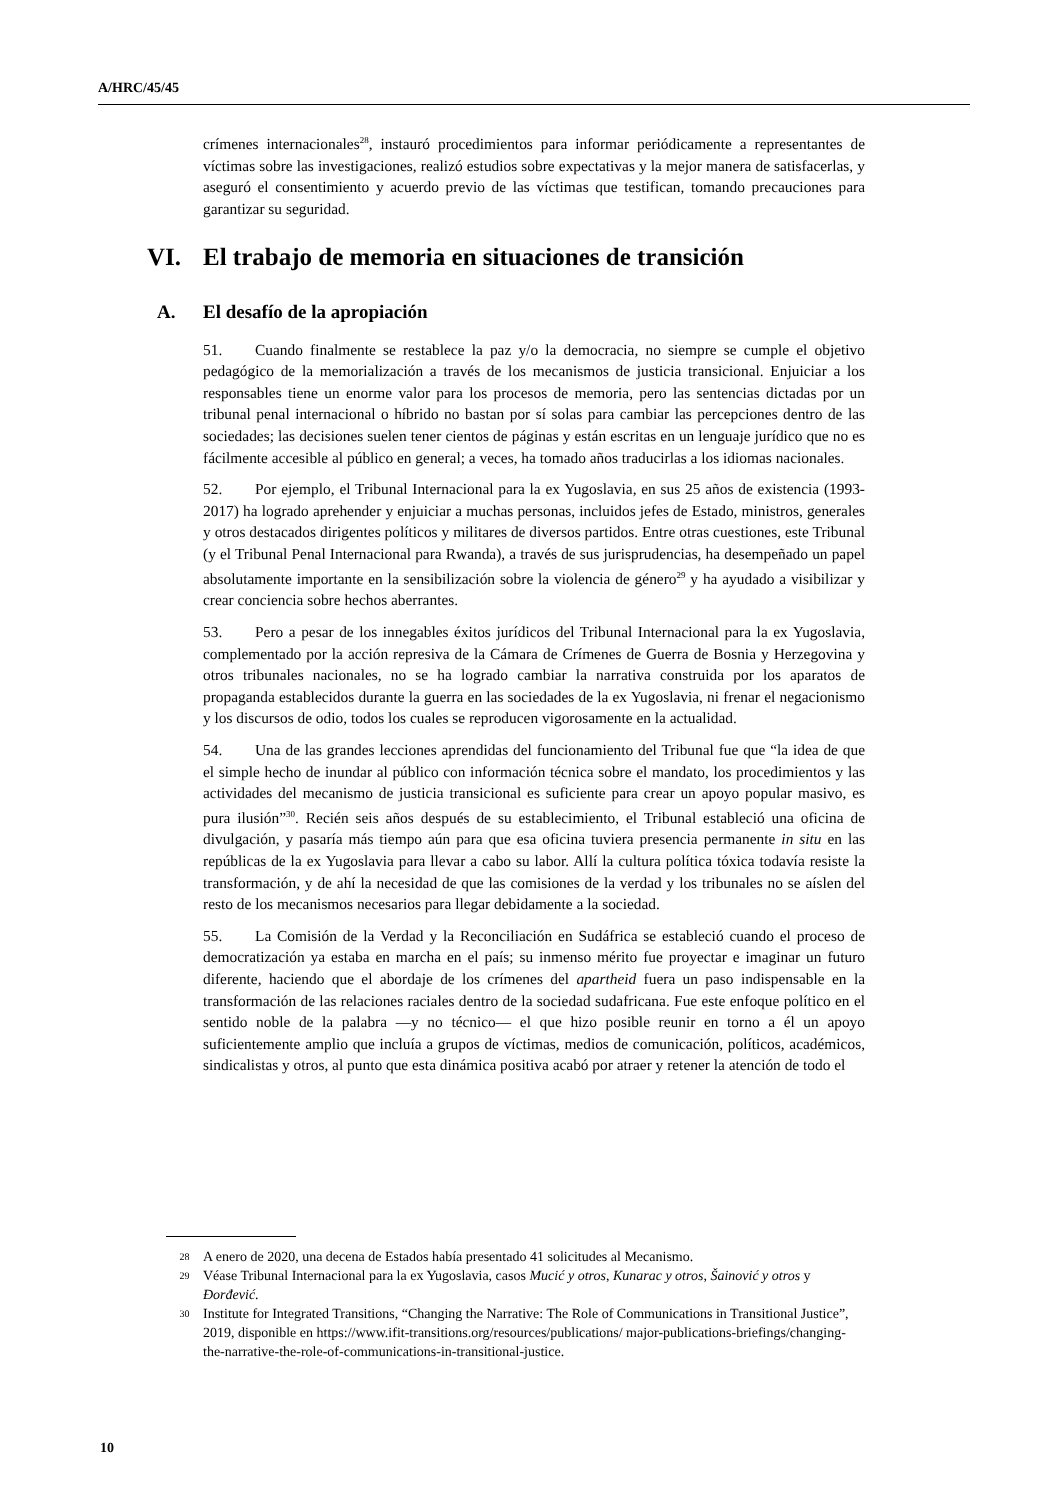A/HRC/45/45
crímenes internacionales<sup>28</sup>, instauró procedimientos para informar periódicamente a representantes de víctimas sobre las investigaciones, realizó estudios sobre expectativas y la mejor manera de satisfacerlas, y aseguró el consentimiento y acuerdo previo de las víctimas que testifican, tomando precauciones para garantizar su seguridad.
VI. El trabajo de memoria en situaciones de transición
A. El desafío de la apropiación
51. Cuando finalmente se restablece la paz y/o la democracia, no siempre se cumple el objetivo pedagógico de la memorialización a través de los mecanismos de justicia transicional. Enjuiciar a los responsables tiene un enorme valor para los procesos de memoria, pero las sentencias dictadas por un tribunal penal internacional o híbrido no bastan por sí solas para cambiar las percepciones dentro de las sociedades; las decisiones suelen tener cientos de páginas y están escritas en un lenguaje jurídico que no es fácilmente accesible al público en general; a veces, ha tomado años traducirlas a los idiomas nacionales.
52. Por ejemplo, el Tribunal Internacional para la ex Yugoslavia, en sus 25 años de existencia (1993-2017) ha logrado aprehender y enjuiciar a muchas personas, incluidos jefes de Estado, ministros, generales y otros destacados dirigentes políticos y militares de diversos partidos. Entre otras cuestiones, este Tribunal (y el Tribunal Penal Internacional para Rwanda), a través de sus jurisprudencias, ha desempeñado un papel absolutamente importante en la sensibilización sobre la violencia de género<sup>29</sup> y ha ayudado a visibilizar y crear conciencia sobre hechos aberrantes.
53. Pero a pesar de los innegables éxitos jurídicos del Tribunal Internacional para la ex Yugoslavia, complementado por la acción represiva de la Cámara de Crímenes de Guerra de Bosnia y Herzegovina y otros tribunales nacionales, no se ha logrado cambiar la narrativa construida por los aparatos de propaganda establecidos durante la guerra en las sociedades de la ex Yugoslavia, ni frenar el negacionismo y los discursos de odio, todos los cuales se reproducen vigorosamente en la actualidad.
54. Una de las grandes lecciones aprendidas del funcionamiento del Tribunal fue que “la idea de que el simple hecho de inundar al público con información técnica sobre el mandato, los procedimientos y las actividades del mecanismo de justicia transicional es suficiente para crear un apoyo popular masivo, es pura ilusión”<sup>30</sup>. Recién seis años después de su establecimiento, el Tribunal estableció una oficina de divulgación, y pasaría más tiempo aún para que esa oficina tuviera presencia permanente in situ en las repúblicas de la ex Yugoslavia para llevar a cabo su labor. Allí la cultura política tóxica todavía resiste la transformación, y de ahí la necesidad de que las comisiones de la verdad y los tribunales no se aíslen del resto de los mecanismos necesarios para llegar debidamente a la sociedad.
55. La Comisión de la Verdad y la Reconciliación en Sudáfrica se estableció cuando el proceso de democratización ya estaba en marcha en el país; su inmenso mérito fue proyectar e imaginar un futuro diferente, haciendo que el abordaje de los crímenes del apartheid fuera un paso indispensable en la transformación de las relaciones raciales dentro de la sociedad sudafricana. Fue este enfoque político en el sentido noble de la palabra —y no técnico— el que hizo posible reunir en torno a él un apoyo suficientemente amplio que incluía a grupos de víctimas, medios de comunicación, políticos, académicos, sindicalistas y otros, al punto que esta dinámica positiva acabó por atraer y retener la atención de todo el
28 A enero de 2020, una decena de Estados había presentado 41 solicitudes al Mecanismo.
29 Véase Tribunal Internacional para la ex Yugoslavia, casos Mucić y otros, Kunarac y otros, Šainović y otros y Đorđević.
30 Institute for Integrated Transitions, “Changing the Narrative: The Role of Communications in Transitional Justice”, 2019, disponible en https://www.ifit-transitions.org/resources/publications/ major-publications-briefings/changing-the-narrative-the-role-of-communications-in-transitional-justice.
10